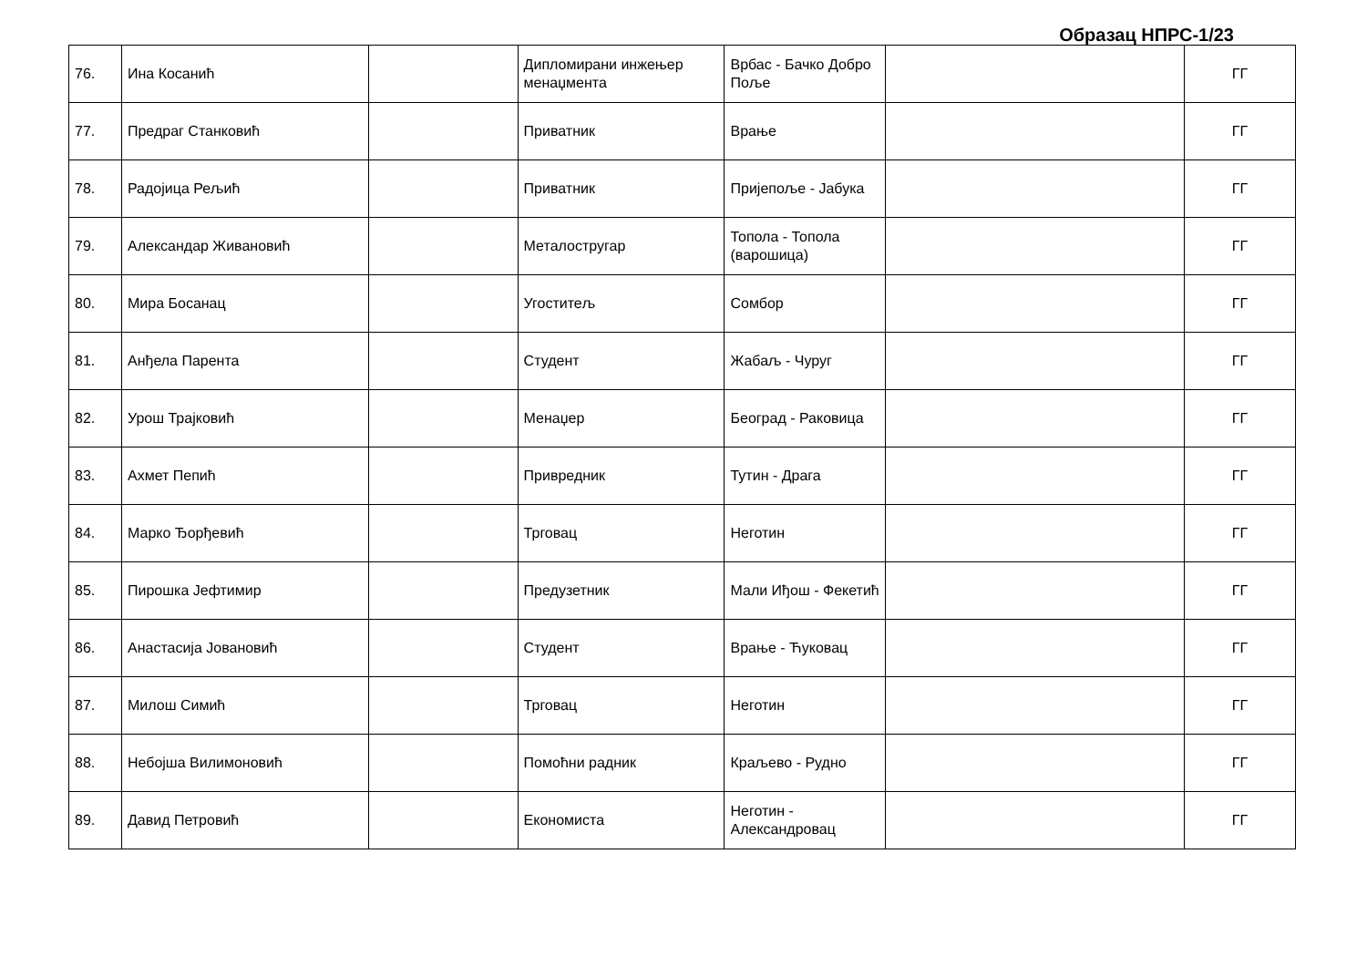Образац НПРС-1/23
| 76. | Ина Косанић | | Дипломирани инжењер менаџмента | Врбас - Бачко Добро Поље | | ГГ |
| 77. | Предраг Станковић | | Приватник | Врање | | ГГ |
| 78. | Радојица Рељић | | Приватник | Пријепоље - Јабука | | ГГ |
| 79. | Александар Живановић | | Металостругар | Топола - Топола (варошица) | | ГГ |
| 80. | Мира Босанац | | Угоститељ | Сомбор | | ГГ |
| 81. | Анђела Парента | | Студент | Жабаљ - Чуруг | | ГГ |
| 82. | Урош Трајковић | | Менаџер | Београд - Раковица | | ГГ |
| 83. | Ахмет Пепић | | Привредник | Тутин - Драга | | ГГ |
| 84. | Марко Ђорђевић | | Трговац | Неготин | | ГГ |
| 85. | Пирошка Јефтимир | | Предузетник | Мали Иђош - Фекетић | | ГГ |
| 86. | Анастасија Јовановић | | Студент | Врање - Ћуковац | | ГГ |
| 87. | Милош Симић | | Трговац | Неготин | | ГГ |
| 88. | Небојша Вилимоновић | | Помоћни радник | Краљево - Рудно | | ГГ |
| 89. | Давид Петровић | | Економиста | Неготин - Александровац | | ГГ |